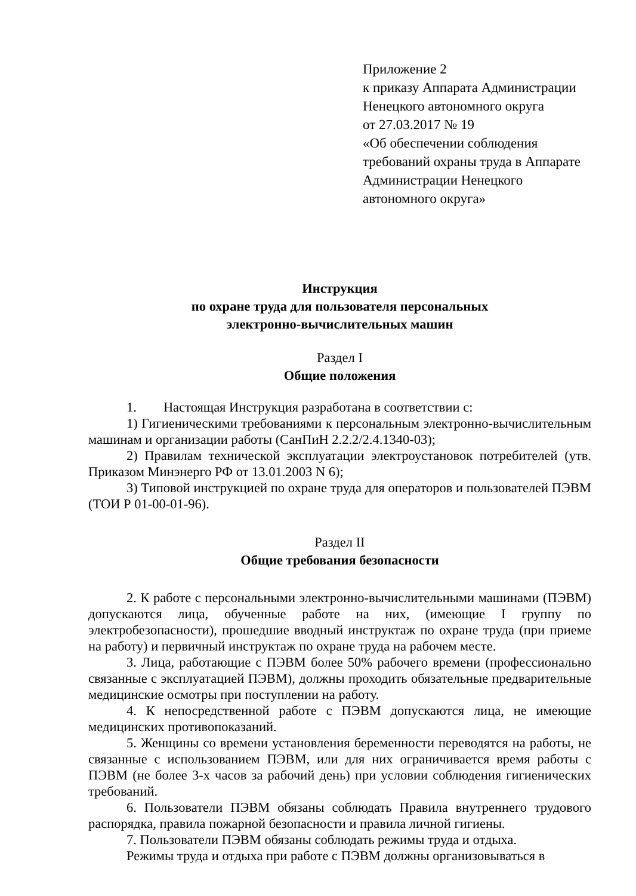Приложение 2
к приказу Аппарата Администрации
Ненецкого автономного округа
от 27.03.2017 № 19
«Об обеспечении соблюдения требований охраны труда в Аппарате Администрации Ненецкого автономного округа»
Инструкция
по охране труда для пользователя персональных
электронно-вычислительных машин
Раздел I
Общие положения
1. Настоящая Инструкция разработана в соответствии с:
1) Гигиеническими требованиями к персональным электронно-вычислительным машинам и организации работы (СанПиН 2.2.2/2.4.1340-03);
2) Правилам технической эксплуатации электроустановок потребителей (утв. Приказом Минэнерго РФ от 13.01.2003 N 6);
3) Типовой инструкцией по охране труда для операторов и пользователей ПЭВМ (ТОИ Р 01-00-01-96).
Раздел II
Общие требования безопасности
2. К работе с персональными электронно-вычислительными машинами (ПЭВМ) допускаются лица, обученные работе на них, (имеющие I группу по электробезопасности), прошедшие вводный инструктаж по охране труда (при приеме на работу) и первичный инструктаж по охране труда на рабочем месте.
3. Лица, работающие с ПЭВМ более 50% рабочего времени (профессионально связанные с эксплуатацией ПЭВМ), должны проходить обязательные предварительные медицинские осмотры при поступлении на работу.
4. К непосредственной работе с ПЭВМ допускаются лица, не имеющие медицинских противопоказаний.
5. Женщины со времени установления беременности переводятся на работы, не связанные с использованием ПЭВМ, или для них ограничивается время работы с ПЭВМ (не более 3-х часов за рабочий день) при условии соблюдения гигиенических требований.
6. Пользователи ПЭВМ обязаны соблюдать Правила внутреннего трудового распорядка, правила пожарной безопасности и правила личной гигиены.
7. Пользователи ПЭВМ обязаны соблюдать режимы труда и отдыха.
Режимы труда и отдыха при работе с ПЭВМ должны организовываться в